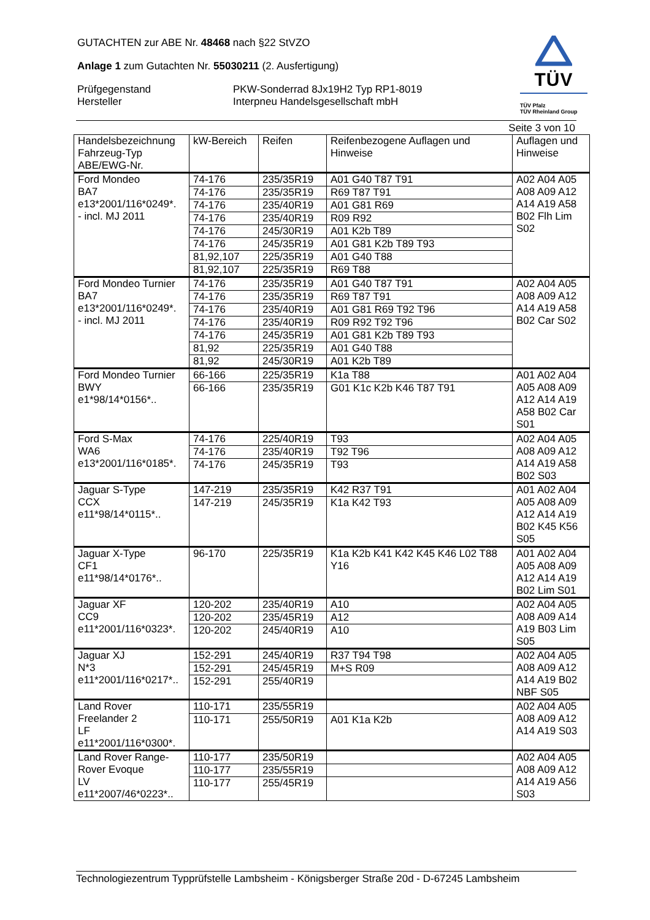GUTACHTEN zur ABE Nr. 48468 nach §22 StVZO
Anlage 1 zum Gutachten Nr. 55030211 (2. Ausfertigung)
Prüfgegenstand
PKW-Sonderrad 8Jx19H2 Typ RP1-8019
Hersteller
Interpneu Handelsgesellschaft mbH
TÜV
TÜV Pfalz
TÜV Rheinland Group
Seite 3 von 10
| Handelsbezeichnung Fahrzeug-Typ ABE/EWG-Nr. | kW-Bereich | Reifen | Reifenbezogene Auflagen und Hinweise | Auflagen und Hinweise |
| --- | --- | --- | --- | --- |
| Ford Mondeo BA7 e13*2001/116*0249*. - incl. MJ 2011 | 74-176 | 235/35R19 | A01 G40 T87 T91 | A02 A04 A05 A08 A09 A12 A14 A19 A58 B02 Flh Lim S02 |
| | 74-176 | 235/35R19 | R69 T87 T91 | |
| | 74-176 | 235/40R19 | A01 G81 R69 | |
| | 74-176 | 235/40R19 | R09 R92 | |
| | 74-176 | 245/30R19 | A01 K2b T89 | |
| | 74-176 | 245/35R19 | A01 G81 K2b T89 T93 | |
| | 81,92,107 | 225/35R19 | A01 G40 T88 | |
| | 81,92,107 | 225/35R19 | R69 T88 | |
| Ford Mondeo Turnier BA7 e13*2001/116*0249*. - incl. MJ 2011 | 74-176 | 235/35R19 | A01 G40 T87 T91 | A02 A04 A05 A08 A09 A12 A14 A19 A58 B02 Car S02 |
| | 74-176 | 235/35R19 | R69 T87 T91 | |
| | 74-176 | 235/40R19 | A01 G81 R69 T92 T96 | |
| | 74-176 | 235/40R19 | R09 R92 T92 T96 | |
| | 74-176 | 245/35R19 | A01 G81 K2b T89 T93 | |
| | 81,92 | 225/35R19 | A01 G40 T88 | |
| | 81,92 | 245/30R19 | A01 K2b T89 | |
| Ford Mondeo Turnier BWY e1*98/14*0156*.. | 66-166 | 225/35R19 | K1a T88 | A01 A02 A04 A05 A08 A09 A12 A14 A19 A58 B02 Car S01 |
| | 66-166 | 235/35R19 | G01 K1c K2b K46 T87 T91 | |
| Ford S-Max WA6 e13*2001/116*0185*. | 74-176 | 225/40R19 | T93 | A02 A04 A05 A08 A09 A12 A14 A19 A58 B02 S03 |
| | 74-176 | 235/40R19 | T92 T96 | |
| | 74-176 | 245/35R19 | T93 | |
| Jaguar S-Type CCX e11*98/14*0115*.. | 147-219 | 235/35R19 | K42 R37 T91 | A01 A02 A04 A05 A08 A09 A12 A14 A19 B02 K45 K56 S05 |
| | 147-219 | 245/35R19 | K1a K42 T93 | |
| Jaguar X-Type CF1 e11*98/14*0176*.. | 96-170 | 225/35R19 | K1a K2b K41 K42 K45 K46 L02 T88 Y16 | A01 A02 A04 A05 A08 A09 A12 A14 A19 B02 Lim S01 |
| Jaguar XF CC9 e11*2001/116*0323*. | 120-202 | 235/40R19 | A10 | A02 A04 A05 A08 A09 A14 A19 B03 Lim S05 |
| | 120-202 | 235/45R19 | A12 | |
| | 120-202 | 245/40R19 | A10 | |
| Jaguar XJ N*3 e11*2001/116*0217*.. | 152-291 | 245/40R19 | R37 T94 T98 | A02 A04 A05 A08 A09 A12 A14 A19 B02 NBF S05 |
| | 152-291 | 245/45R19 | M+S R09 | |
| | 152-291 | 255/40R19 | | |
| Land Rover Freelander 2 LF e11*2001/116*0300*. | 110-171 | 235/55R19 | | A02 A04 A05 A08 A09 A12 A14 A19 S03 |
| | 110-171 | 255/50R19 | A01 K1a K2b | |
| Land Rover Range-Rover Evoque LV e11*2007/46*0223*.. | 110-177 | 235/50R19 | | A02 A04 A05 A08 A09 A12 A14 A19 A56 S03 |
| | 110-177 | 235/55R19 | | |
| | 110-177 | 255/45R19 | | |
Technologiezentrum Typprüfstelle Lambsheim - Königsberger Straße 20d - D-67245 Lambsheim